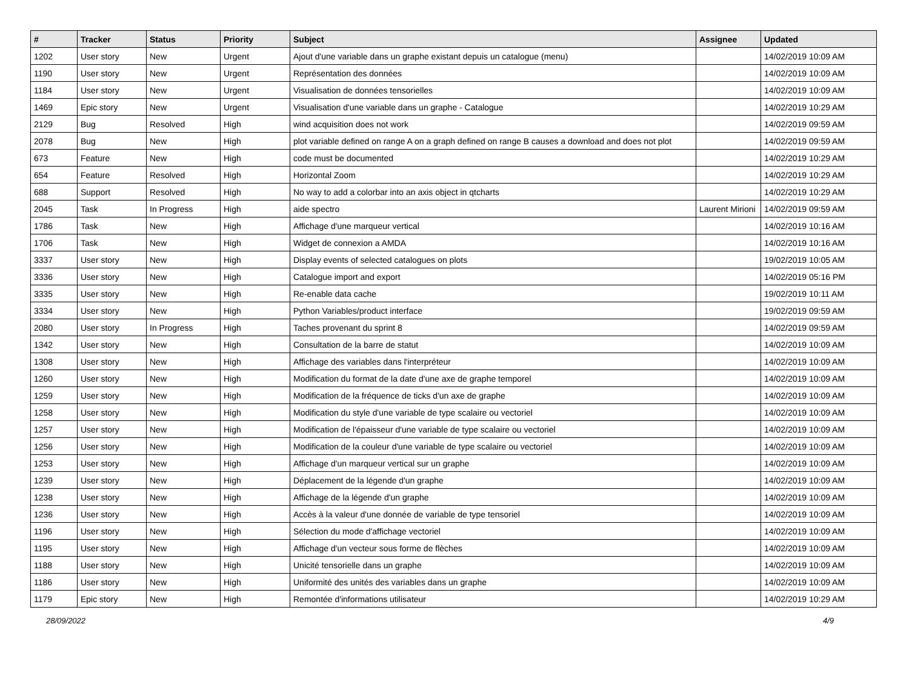| # | Tracker | Status | Priority | Subject | Assignee | Updated |
| --- | --- | --- | --- | --- | --- | --- |
| 1202 | User story | New | Urgent | Ajout d'une variable dans un graphe existant depuis un catalogue (menu) | | 14/02/2019 10:09 AM |
| 1190 | User story | New | Urgent | Représentation des données | | 14/02/2019 10:09 AM |
| 1184 | User story | New | Urgent | Visualisation de données tensorielles | | 14/02/2019 10:09 AM |
| 1469 | Epic story | New | Urgent | Visualisation d'une variable dans un graphe - Catalogue | | 14/02/2019 10:29 AM |
| 2129 | Bug | Resolved | High | wind acquisition does not work | | 14/02/2019 09:59 AM |
| 2078 | Bug | New | High | plot variable defined on range A on a graph defined on range B causes a download and does not plot | | 14/02/2019 09:59 AM |
| 673 | Feature | New | High | code must be documented | | 14/02/2019 10:29 AM |
| 654 | Feature | Resolved | High | Horizontal Zoom | | 14/02/2019 10:29 AM |
| 688 | Support | Resolved | High | No way to add a colorbar into an axis object in qtcharts | | 14/02/2019 10:29 AM |
| 2045 | Task | In Progress | High | aide spectro | Laurent Mirioni | 14/02/2019 09:59 AM |
| 1786 | Task | New | High | Affichage d'une marqueur vertical | | 14/02/2019 10:16 AM |
| 1706 | Task | New | High | Widget de connexion a AMDA | | 14/02/2019 10:16 AM |
| 3337 | User story | New | High | Display events of selected catalogues on plots | | 19/02/2019 10:05 AM |
| 3336 | User story | New | High | Catalogue import and export | | 14/02/2019 05:16 PM |
| 3335 | User story | New | High | Re-enable data cache | | 19/02/2019 10:11 AM |
| 3334 | User story | New | High | Python Variables/product interface | | 19/02/2019 09:59 AM |
| 2080 | User story | In Progress | High | Taches provenant du sprint 8 | | 14/02/2019 09:59 AM |
| 1342 | User story | New | High | Consultation de la barre de statut | | 14/02/2019 10:09 AM |
| 1308 | User story | New | High | Affichage des variables dans l'interpréteur | | 14/02/2019 10:09 AM |
| 1260 | User story | New | High | Modification du format de la date d'une axe de graphe temporel | | 14/02/2019 10:09 AM |
| 1259 | User story | New | High | Modification de la fréquence de ticks d'un axe de graphe | | 14/02/2019 10:09 AM |
| 1258 | User story | New | High | Modification du style d'une variable de type scalaire ou vectoriel | | 14/02/2019 10:09 AM |
| 1257 | User story | New | High | Modification de l'épaisseur d'une variable de type scalaire ou vectoriel | | 14/02/2019 10:09 AM |
| 1256 | User story | New | High | Modification de la couleur d'une variable de type scalaire ou vectoriel | | 14/02/2019 10:09 AM |
| 1253 | User story | New | High | Affichage d'un marqueur vertical sur un graphe | | 14/02/2019 10:09 AM |
| 1239 | User story | New | High | Déplacement de la légende d'un graphe | | 14/02/2019 10:09 AM |
| 1238 | User story | New | High | Affichage de la légende d'un graphe | | 14/02/2019 10:09 AM |
| 1236 | User story | New | High | Accès à la valeur d'une donnée de variable de type tensoriel | | 14/02/2019 10:09 AM |
| 1196 | User story | New | High | Sélection du mode d'affichage vectoriel | | 14/02/2019 10:09 AM |
| 1195 | User story | New | High | Affichage d'un vecteur sous forme de flèches | | 14/02/2019 10:09 AM |
| 1188 | User story | New | High | Unicité tensorielle dans un graphe | | 14/02/2019 10:09 AM |
| 1186 | User story | New | High | Uniformité des unités des variables dans un graphe | | 14/02/2019 10:09 AM |
| 1179 | Epic story | New | High | Remontée d'informations utilisateur | | 14/02/2019 10:29 AM |
28/09/2022 4/9